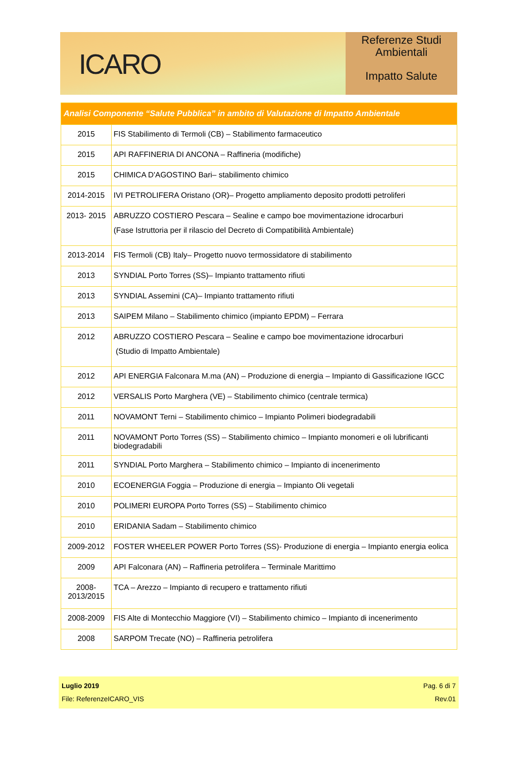ICARO
Referenze Studi
Ambientali
Impatto Salute
| Analisi Componente “Salute Pubblica” in ambito di Valutazione di Impatto Ambientale | |
| --- | --- |
| 2015 | FIS Stabilimento di Termoli (CB) – Stabilimento farmaceutico |
| 2015 | API RAFFINERIA DI ANCONA – Raffineria (modifiche) |
| 2015 | CHIMICA D'AGOSTINO Bari– stabilimento chimico |
| 2014-2015 | IVI PETROLIFERA Oristano (OR)– Progetto ampliamento deposito prodotti petroliferi |
| 2013- 2015 | ABRUZZO COSTIERO Pescara – Sealine e campo boe movimentazione idrocarburi (Fase Istruttoria per il rilascio del Decreto di Compatibilità Ambientale) |
| 2013-2014 | FIS Termoli (CB) Italy– Progetto nuovo termossidatore di stabilimento |
| 2013 | SYNDIAL Porto Torres (SS)– Impianto trattamento rifiuti |
| 2013 | SYNDIAL Assemini (CA)– Impianto trattamento rifiuti |
| 2013 | SAIPEM Milano – Stabilimento chimico (impianto EPDM) – Ferrara |
| 2012 | ABRUZZO COSTIERO Pescara – Sealine e campo boe movimentazione idrocarburi (Studio di Impatto Ambientale) |
| 2012 | API ENERGIA Falconara M.ma (AN) – Produzione di energia – Impianto di Gassificazione IGCC |
| 2012 | VERSALIS Porto Marghera (VE) – Stabilimento chimico (centrale termica) |
| 2011 | NOVAMONT Terni – Stabilimento chimico – Impianto Polimeri biodegradabili |
| 2011 | NOVAMONT Porto Torres (SS) – Stabilimento chimico – Impianto monomeri e oli lubrificanti biodegradabili |
| 2011 | SYNDIAL Porto Marghera – Stabilimento chimico – Impianto di incenerimento |
| 2010 | ECOENERGIA Foggia – Produzione di energia – Impianto Oli vegetali |
| 2010 | POLIMERI EUROPA Porto Torres (SS) – Stabilimento chimico |
| 2010 | ERIDANIA Sadam – Stabilimento chimico |
| 2009-2012 | FOSTER WHEELER POWER Porto Torres (SS)- Produzione di energia – Impianto energia eolica |
| 2009 | API Falconara (AN) – Raffineria petrolifera – Terminale Marittimo |
| 2008- 2013/2015 | TCA – Arezzo – Impianto di recupero e trattamento rifiuti |
| 2008-2009 | FIS Alte di Montecchio Maggiore (VI) – Stabilimento chimico – Impianto di incenerimento |
| 2008 | SARPOM Trecate (NO) – Raffineria petrolifera |
Luglio 2019 Pag. 6 di 7
File: ReferenzeICARO_VIS Rev.01